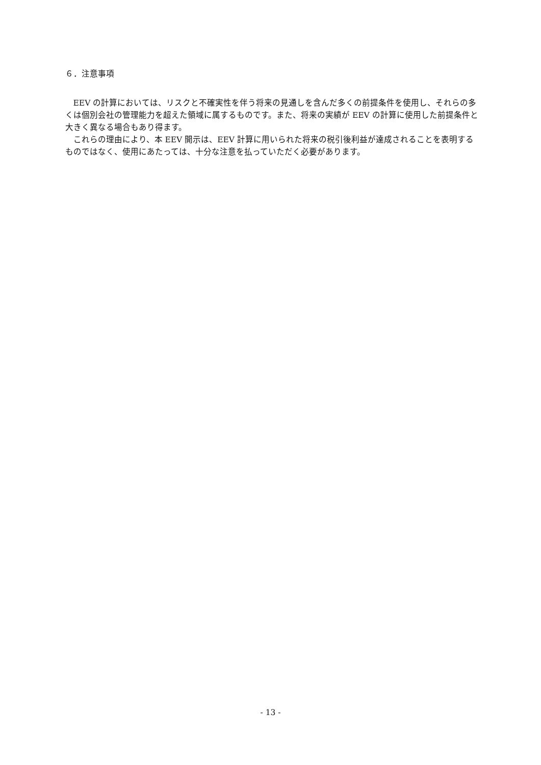６．注意事項
EEV の計算においては、リスクと不確実性を伴う将来の見通しを含んだ多くの前提条件を使用し、それらの多くは個別会社の管理能力を超えた領域に属するものです。また、将来の実績が EEV の計算に使用した前提条件と大きく異なる場合もあり得ます。
これらの理由により、本 EEV 開示は、EEV 計算に用いられた将来の税引後利益が達成されることを表明するものではなく、使用にあたっては、十分な注意を払っていただく必要があります。
- 13 -